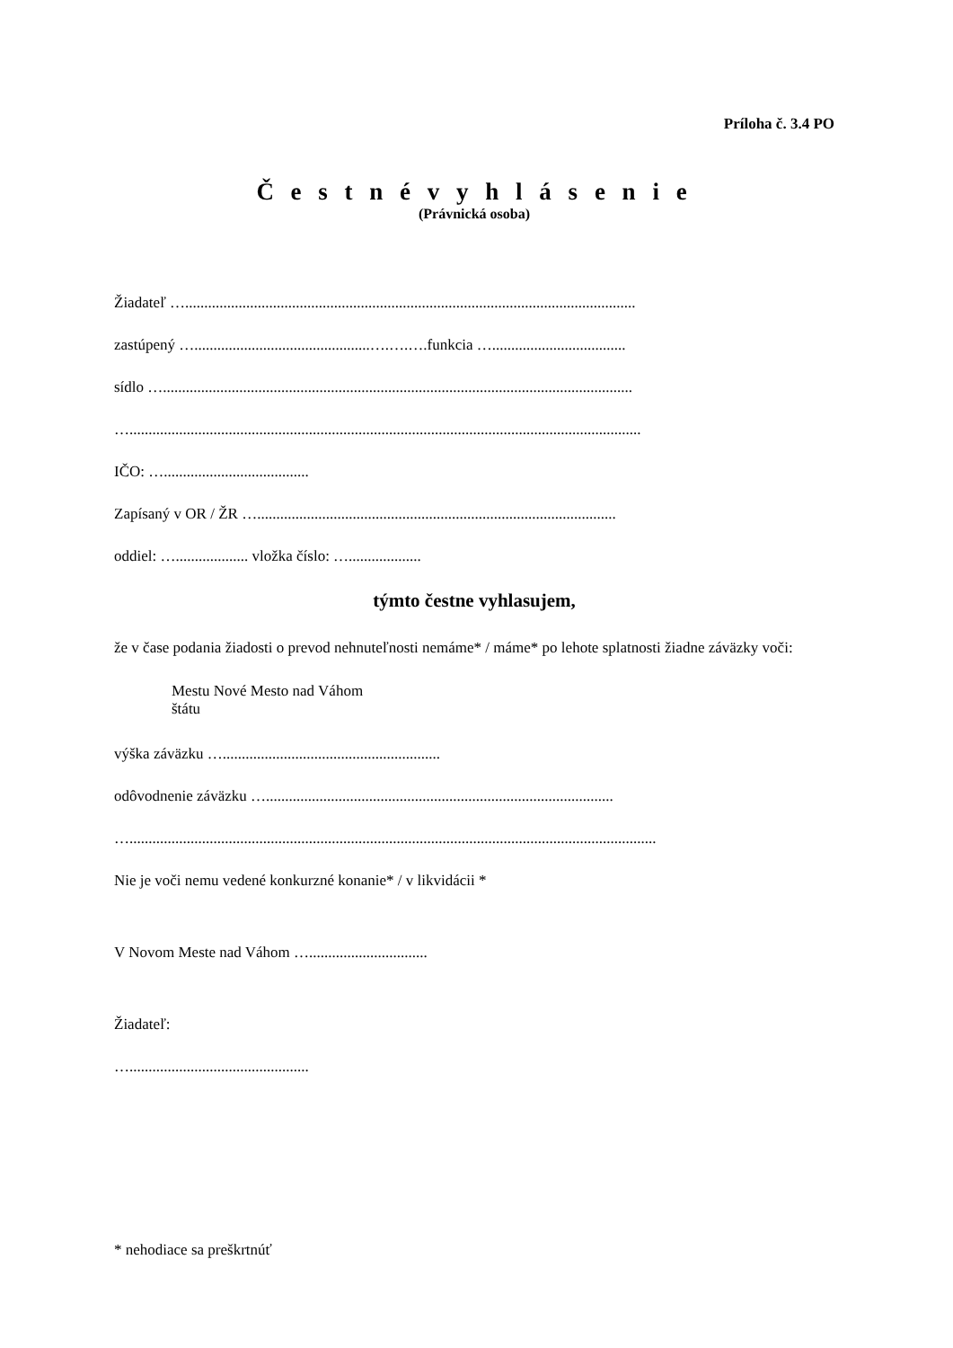Príloha č. 3.4 PO
Č e s t n é v y h l á s e n i e
(Právnická osoba)
Žiadateľ …......................................................................................................................
zastúpený …..............................................….….….funkcia …...................................
sídlo …...........................................................................................................................
…......................................................................................................................................
IČO: …......................................
Zapísaný v OR / ŽR …..............................................................................................
oddiel: …................... vložka číslo: …...................
týmto čestne vyhlasujem,
že v čase podania žiadosti o prevod nehnuteľnosti nemáme* / máme* po lehote splatnosti žiadne záväzky voči:
Mestu Nové Mesto nad Váhom
štátu
výška záväzku ….........................................................
odôvodnenie záväzku …...........................................................................................
…..........................................................................................................................................
Nie je voči nemu vedené konkurzné konanie* / v likvidácii *
V Novom Meste nad Váhom …...............................
Žiadateľ:
…...............................................
* nehodiace sa preškrtnúť